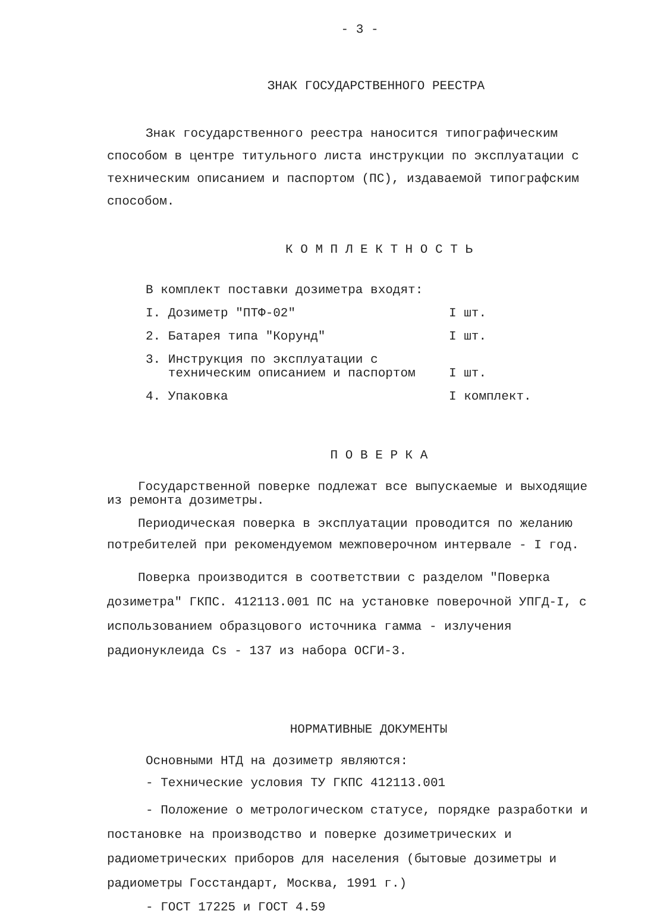- 3 -
ЗНАК ГОСУДАРСТВЕННОГО РЕЕСТРА
Знак государственного реестра наносится типографическим способом в центре титульного листа инструкции по эксплуатации с техническим описанием и паспортом (ПС), издаваемой типографским способом.
К О М П Л Е К Т Н О С Т Ь
В комплект поставки дозиметра входят:
| I. Дозиметр "ПТФ-02" | I шт. |
| 2. Батарея типа "Корунд" | I шт. |
| 3. Инструкция по эксплуатации с техническим описанием и паспортом | I шт. |
| 4. Упаковка | I комплект. |
П О В Е Р К А
Государственной поверке подлежат все выпускаемые и выходящие из ремонта дозиметры.
Периодическая поверка в эксплуатации проводится по желанию потребителей при рекомендуемом межповерочном интервале - I год.
Поверка производится в соответствии с разделом "Поверка дозиметра" ГКПС. 412113.001 ПС на установке поверочной УПГД-I, с использованием образцового источника гамма - излучения радионуклеида Cs - 137 из набора ОСГИ-3.
НОРМАТИВНЫЕ ДОКУМЕНТЫ
Основными НТД на дозиметр являются:
- Технические условия ТУ ГКПС 412113.001
- Положение о метрологическом статусе, порядке разработки и постановке на производство и поверке дозиметрических и радиометрических приборов для населения (бытовые дозиметры и радиометры Госстандарт, Москва, 1991 г.)
- ГОСТ 17225 и ГОСТ 4.59